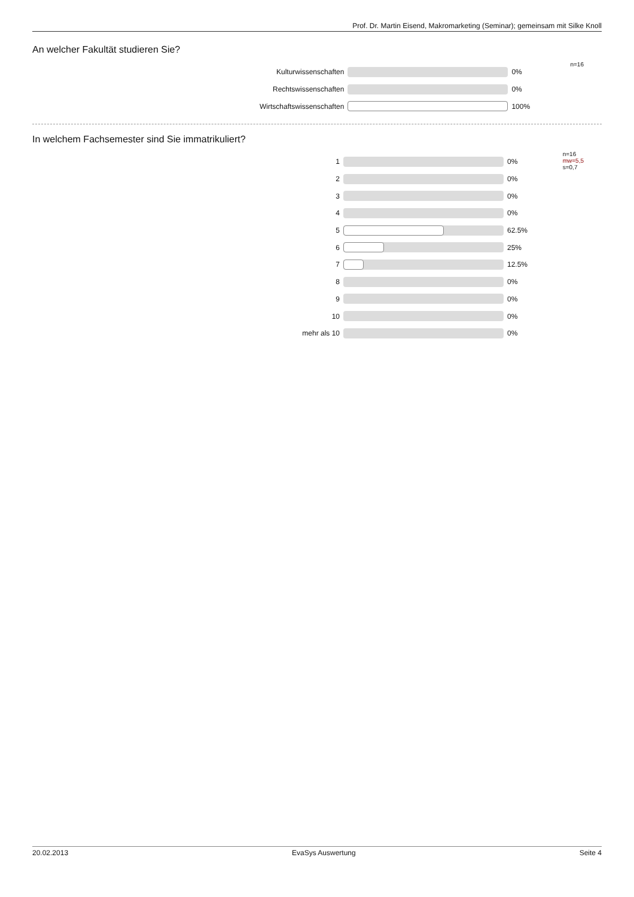Prof. Dr. Martin Eisend, Makromarketing (Seminar); gemeinsam mit Silke Knoll
An welcher Fakultät studieren Sie?
n=16
| Kulturwissenschaften | | 0% |
| Rechtswissenschaften | | 0% |
| Wirtschaftswissenschaften | | 100% |
In welchem Fachsemester sind Sie immatrikuliert?
n=16
mw=5,5
s=0,7
| 1 | | 0% |
| 2 | | 0% |
| 3 | | 0% |
| 4 | | 0% |
| 5 | | 62.5% |
| 6 | | 25% |
| 7 | | 12.5% |
| 8 | | 0% |
| 9 | | 0% |
| 10 | | 0% |
| mehr als 10 | | 0% |
20.02.2013 EvaSys Auswertung Seite 4